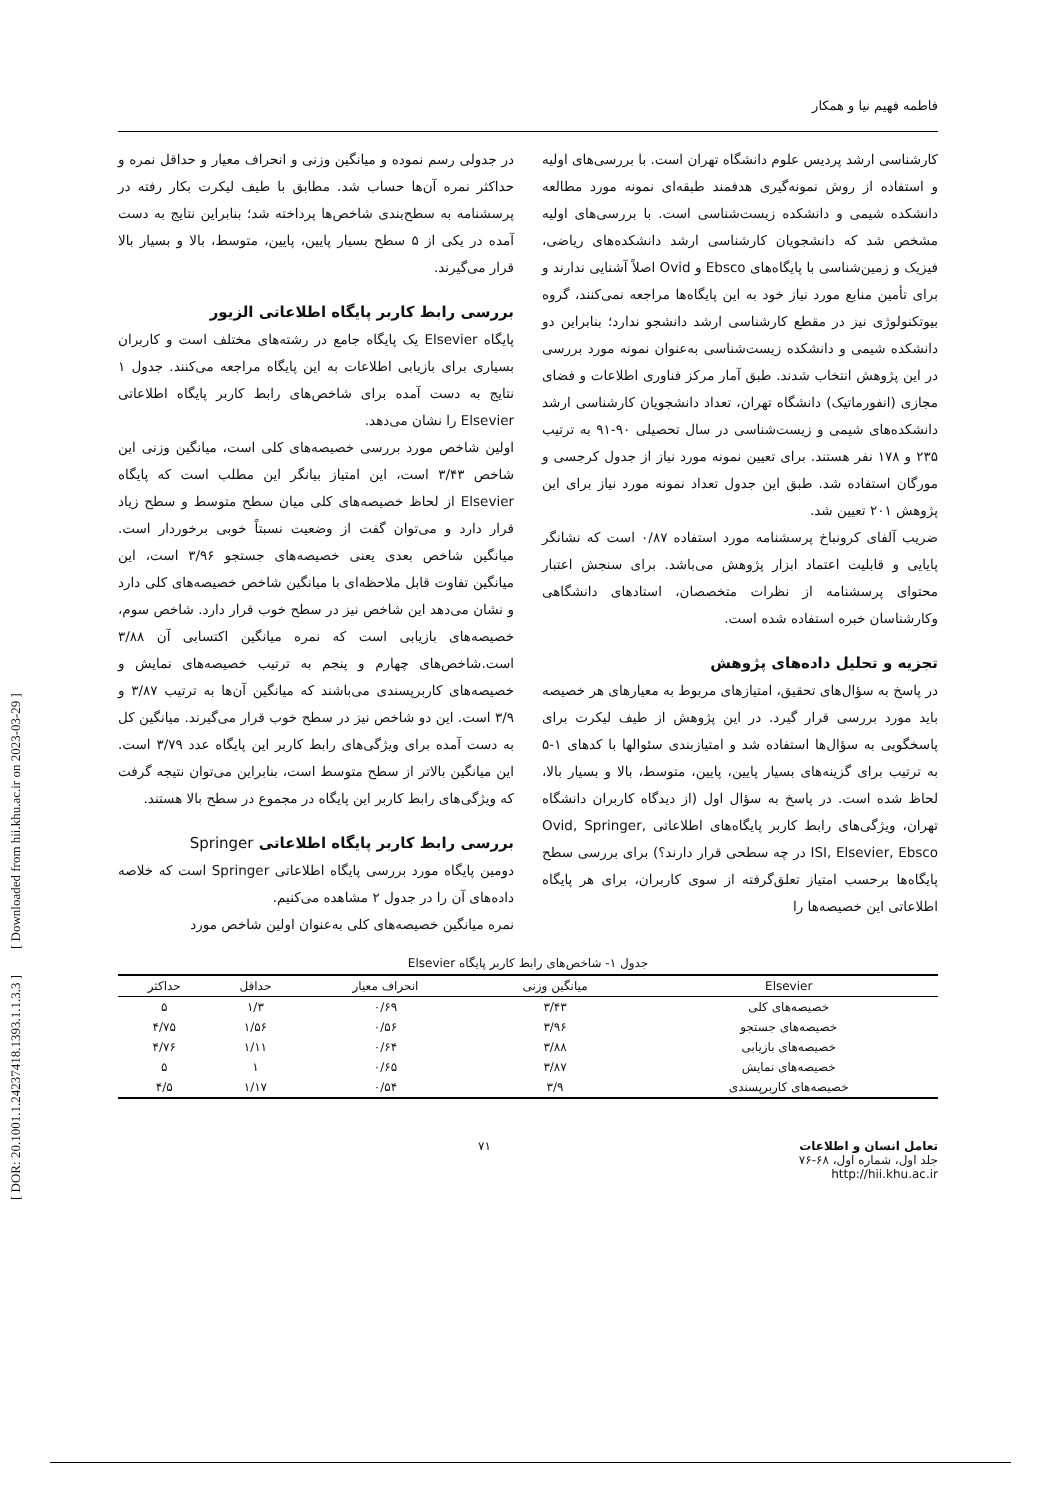[ DOR: 20.1001.1.24237418.1393.1.1.3.3 ] [ Downloaded from hii.khu.ac.ir on 2023-03-29 ]
فاطمه فهیم نیا و همکار
کارشناسی ارشد پردیس علوم دانشگاه تهران است. با بررسی‌های اولیه و استفاده از روش نمونه‌گیری هدفمند طبقه‌ای نمونه مورد مطالعه دانشکده شیمی و دانشکده زیست‌شناسی است. با بررسی‌های اولیه مشخص شد که دانشجویان کارشناسی ارشد دانشکده‌های ریاضی، فیزیک و زمین‌شناسی با پایگاه‌های Ebsco و Ovid اصلاً آشنایی ندارند و برای تأمین منابع مورد نیاز خود به این پایگاه‌ها مراجعه نمی‌کنند، گروه بیوتکنولوژی نیز در مقطع کارشناسی ارشد دانشجو ندارد؛ بنابراین دو دانشکده شیمی و دانشکده زیست‌شناسی به‌عنوان نمونه مورد بررسی در این پژوهش انتخاب شدند. طبق آمار مرکز فناوری اطلاعات و فضای مجازی (انفورماتیک) دانشگاه تهران، تعداد دانشجویان کارشناسی ارشد دانشکده‌های شیمی و زیست‌شناسی در سال تحصیلی ۹۰-۹۱ به ترتیب ۲۳۵ و ۱۷۸ نفر هستند. برای تعیین نمونه مورد نیاز از جدول کرجسی و مورگان استفاده شد. طبق این جدول تعداد نمونه مورد نیاز برای این پژوهش ۲۰۱ تعیین شد.
ضریب آلفای کرونباخ پرسشنامه مورد استفاده ۰/۸۷ است که نشانگر پایایی و قابلیت اعتماد ابزار پژوهش می‌باشد. برای سنجش اعتبار محتوای پرسشنامه از نظرات متخصصان، استادهای دانشگاهی وکارشناسان خبره استفاده شده است.
تجزیه و تحلیل داده‌های پژوهش
در پاسخ به سؤال‌های تحقیق، امتیازهای مربوط به معیارهای هر خصیصه باید مورد بررسی قرار گیرد. در این پژوهش از طیف لیکرت برای پاسخگویی به سؤال‌ها استفاده شد و امتیازبندی سئوالها با کدهای ۱-۵ به ترتیب برای گزینه‌های بسیار پایین، پایین، متوسط، بالا و بسیار بالا، لحاظ شده است. در پاسخ به سؤال اول (از دیدگاه کاربران دانشگاه تهران، ویژگی‌های رابط کاربر پایگاه‌های اطلاعاتی Ovid, Springer, ISI, Elsevier, Ebsco در چه سطحی قرار دارند؟) برای بررسی سطح پایگاه‌ها برحسب امتیاز تعلق‌گرفته از سوی کاربران، برای هر پایگاه اطلاعاتی این خصیصه‌ها را
در جدولی رسم نموده و میانگین وزنی و انحراف معیار و حداقل نمره و حداکثر نمره آن‌ها حساب شد. مطابق با طیف لیکرت بکار رفته در پرسشنامه به سطح‌بندی شاخص‌ها پرداخته شد؛ بنابراین نتایج به دست آمده در یکی از ۵ سطح بسیار پایین، پایین، متوسط، بالا و بسیار بالا قرار می‌گیرند.
بررسی رابط کاربر پایگاه اطلاعاتی الزیور
پایگاه Elsevier یک پایگاه جامع در رشته‌های مختلف است و کاربران بسیاری برای بازیابی اطلاعات به این پایگاه مراجعه می‌کنند. جدول ۱ نتایج به دست آمده برای شاخص‌های رابط کاربر پایگاه اطلاعاتی Elsevier را نشان می‌دهد.
اولین شاخص مورد بررسی خصیصه‌های کلی است، میانگین وزنی این شاخص ۳/۴۳ است، این امتیاز بیانگر این مطلب است که پایگاه Elsevier از لحاظ خصیصه‌های کلی میان سطح متوسط و سطح زیاد قرار دارد و می‌توان گفت از وضعیت نسبتاً خوبی برخوردار است. میانگین شاخص بعدی یعنی خصیصه‌های جستجو ۳/۹۶ است، این میانگین تفاوت قابل ملاحظه‌ای با میانگین شاخص خصیصه‌های کلی دارد و نشان می‌دهد این شاخص نیز در سطح خوب قرار دارد. شاخص سوم، خصیصه‌های بازیابی است که نمره میانگین اکتسابی آن ۳/۸۸ است.شاخص‌های چهارم و پنجم به ترتیب خصیصه‌های نمایش و خصیصه‌های کاربرپسندی می‌باشند که میانگین آن‌ها به ترتیب ۳/۸۷ و ۳/۹ است. این دو شاخص نیز در سطح خوب قرار می‌گیرند. میانگین کل به دست آمده برای ویژگی‌های رابط کاربر این پایگاه عدد ۳/۷۹ است. این میانگین بالاتر از سطح متوسط است، بنابراین می‌توان نتیجه گرفت که ویژگی‌های رابط کاربر این پایگاه در مجموع در سطح بالا هستند.
بررسی رابط کاربر پایگاه اطلاعاتی Springer
دومین پایگاه مورد بررسی پایگاه اطلاعاتی Springer است که خلاصه داده‌های آن را در جدول ۲ مشاهده می‌کنیم.
نمره میانگین خصیصه‌های کلی به‌عنوان اولین شاخص مورد
جدول ۱- شاخص‌های رابط کاربر پایگاه Elsevier
| Elsevier | میانگین وزنی | انحراف معیار | حداقل | حداکثر |
| --- | --- | --- | --- | --- |
| خصیصه‌های کلی | ۳/۴۳ | ۰/۶۹ | ۱/۳ | ۵ |
| خصیصه‌های جستجو | ۳/۹۶ | ۰/۵۶ | ۱/۵۶ | ۴/۷۵ |
| خصیصه‌های بازیابی | ۳/۸۸ | ۰/۶۴ | ۱/۱۱ | ۴/۷۶ |
| خصیصه‌های نمایش | ۳/۸۷ | ۰/۶۵ | ۱ | ۵ |
| خصیصه‌های کاربرپسندی | ۳/۹ | ۰/۵۴ | ۱/۱۷ | ۴/۵ |
تعامل انسان و اطلاعات
جلد اول، شماره اول، ۶۸-۷۶
http://hii.khu.ac.ir
۷۱